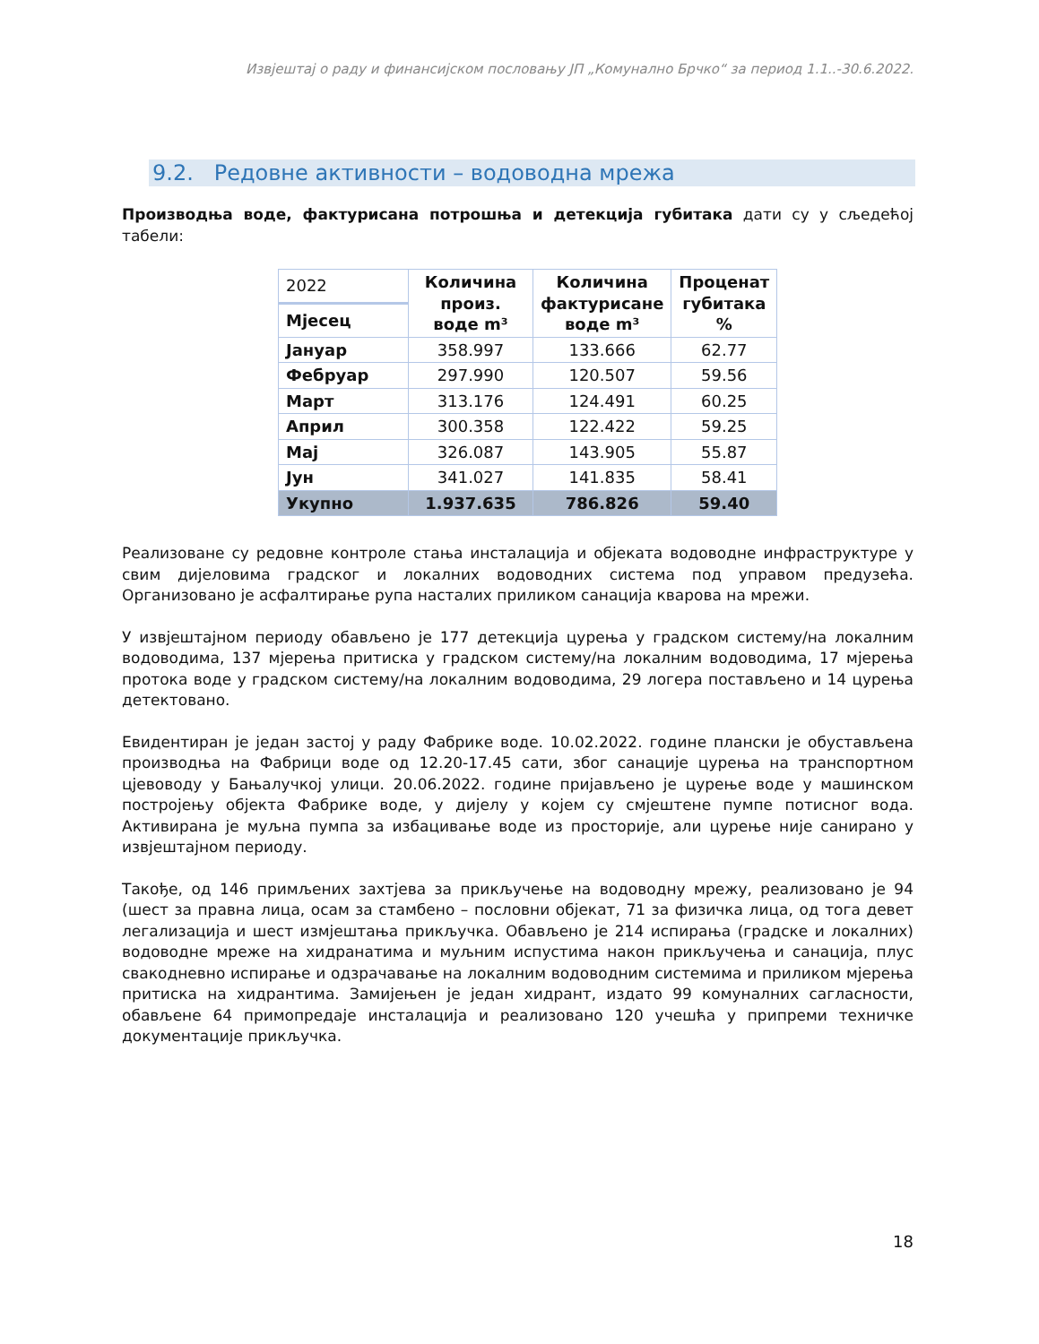Извјештај о раду и финансијском пословању ЈП „Комунално Брчко“ за период 1.1..-30.6.2022.
9.2. Редовне активности – водоводна мрежа
Производња воде, фактурисана потрошња и детекција губитака дати су у сљедећој табели:
| 2022 | Количина произ. воде m³ | Количина фактурисане воде m³ | Проценат губитака % |
| --- | --- | --- | --- |
| Мјесец | | | |
| Јануар | 358.997 | 133.666 | 62.77 |
| Фебруар | 297.990 | 120.507 | 59.56 |
| Март | 313.176 | 124.491 | 60.25 |
| Април | 300.358 | 122.422 | 59.25 |
| Мај | 326.087 | 143.905 | 55.87 |
| Јун | 341.027 | 141.835 | 58.41 |
| Укупно | 1.937.635 | 786.826 | 59.40 |
Реализоване су редовне контроле стања инсталација и објеката водоводне инфраструктуре у свим дијеловима градског и локалних водоводних система под управом предузећа. Организовано је асфалтирање рупа насталих приликом санација кварова на мрежи.
У извјештајном периоду обављено је 177 детекција цурења у градском систему/на локалним водоводима, 137 мјерења притиска у градском систему/на локалним водоводима, 17 мјерења протока воде у градском систему/на локалним водоводима, 29 логера постављено и 14 цурења детектовано.
Евидентиран је један застој у раду Фабрике воде. 10.02.2022. године плански је обустављена производња на Фабрици воде од 12.20-17.45 сати, због санације цурења на транспортном цјевоводу у Бањалучкој улици. 20.06.2022. године пријављено је цурење воде у машинском постројењу објекта Фабрике воде, у дијелу у којем су смјештене пумпе потисног вода. Активирана је муљна пумпа за избацивање воде из просторије, али цурење није санирано у извјештајном периоду.
Такође, од 146 примљених захтјева за прикључење на водоводну мрежу, реализовано је 94 (шест за правна лица, осам за стамбено – пословни објекат, 71 за физичка лица, од тога девет легализација и шест измјештања прикључка. Обављено је 214 испирања (градске и локалних) водоводне мреже на хидранатима и муљним испустима након прикључења и санација, плус свакодневно испирање и одзрачавање на локалним водоводним системима и приликом мјерења притиска на хидрантима. Замијењен је један хидрант, издато 99 комуналних сагласности, обављене 64 примопредаје инсталација и реализовано 120 учешћа у припреми техничке документације прикључка.
18